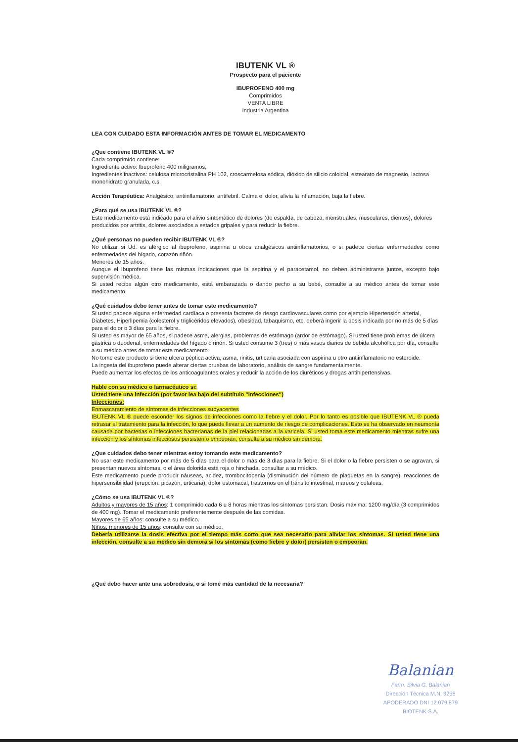IBUTENK VL ®
Prospecto para el paciente
IBUPROFENO 400 mg
Comprimidos
VENTA LIBRE
Industria Argentina
LEA CON CUIDADO ESTA INFORMACIÓN ANTES DE TOMAR EL MEDICAMENTO
¿Que contiene IBUTENK VL ®?
Cada comprimido contiene:
Ingrediente activo: Ibuprofeno 400 miligramos,
Ingredientes inactivos: celulosa microcristalina PH 102, croscarmelosa sódica, dióxido de silicio coloidal, estearato de magnesio, lactosa monohidrato granulada, c.s.
Acción Terapéutica: Analgésico, antiinflamatorio, antifebril. Calma el dolor, alivia la inflamación, baja la fiebre.
¿Para qué se usa IBUTENK VL ®?
Este medicamento está indicado para el alivio sintomático de dolores (de espalda, de cabeza, menstruales, musculares, dientes), dolores producidos por artritis, dolores asociados a estados gripales y para reducir la fiebre.
¿Qué personas no pueden recibir IBUTENK VL ®?
No utilizar si Ud. es alérgico al ibuprofeno, aspirina u otros analgésicos antiinflamatorios, o si padece ciertas enfermedades como enfermedades del hígado, corazón riñón.
Menores de 15 años.
Aunque el Ibuprofeno tiene las mismas indicaciones que la aspirina y el paracetamol, no deben administrarse juntos, excepto bajo supervisión médica.
Si usted recibe algún otro medicamento, está embarazada o dando pecho a su bebé, consulte a su médico antes de tomar este medicamento.
¿Qué cuidados debo tener antes de tomar este medicamento?
Si usted padece alguna enfermedad cardíaca o presenta factores de riesgo cardiovasculares como por ejemplo Hipertensión arterial, Diabetes, Hiperlipemia (colesterol y triglicéridos elevados), obesidad, tabaquismo, etc. deberá ingerir la dosis indicada por no más de 5 días para el dolor o 3 días para la fiebre.
Si usted es mayor de 65 años, si padece asma, alergias, problemas de estómago (ardor de estómago). Si usted tiene problemas de úlcera gástrica o duodenal, enfermedades del hígado o riñón. Si usted consume 3 (tres) o más vasos diarios de bebida alcohólica por día, consulte a su médico antes de tomar este medicamento.
No tome este producto si tiene ulcera péptica activa, asma, rinitis, urticaria asociada con aspirina u otro antiinflamatorio no esteroide.
La ingesta del ibuprofeno puede alterar ciertas pruebas de laboratorio, análisis de sangre fundamentalmente.
Puede aumentar los efectos de los anticoagulantes orales y reducir la acción de los diuréticos y drogas antihipertensivas.
Hable con su médico o farmacéutico si:
Usted tiene una infección (por favor lea bajo del subtítulo "Infecciones")
Infecciones:
Enmascaramiento de síntomas de infecciones subyacentes
IBUTENK VL ® puede esconder los signos de infecciones como la fiebre y el dolor. Por lo tanto es posible que IBUTENK VL ® pueda retrasar el tratamiento para la infección, lo que puede llevar a un aumento de riesgo de complicaciones. Esto se ha observado en neumonía causada por bacterias o infecciones bacterianas de la piel relacionadas a la varicela. Si usted toma este medicamento mientras sufre una infección y los síntomas infecciosos persisten o empeoran, consulte a su médico sin demora.
¿Que cuidados debo tener mientras estoy tomando este medicamento?
No usar este medicamento por más de 5 días para el dolor o más de 3 días para la fiebre. Si el dolor o la fiebre persisten o se agravan, si presentan nuevos síntomas, o el área dolorida está roja o hinchada, consultar a su médico.
Este medicamento puede producir náuseas, acidez, trombocitopenia (disminución del número de plaquetas en la sangre), reacciones de hipersensibilidad (erupción, picazón, urticaria), dolor estomacal, trastornos en el tránsito intestinal, mareos y cefaleas.
¿Cómo se usa IBUTENK VL ®?
Adultos y mayores de 15 años: 1 comprimido cada 6 u 8 horas mientras los síntomas persistan. Dosis máxima: 1200 mg/día (3 comprimidos de 400 mg). Tomar el medicamento preferentemente después de las comidas.
Mayores de 65 años: consulte a su médico.
Niños, menores de 15 años: consulte con su médico.
Debería utilizarse la dosis efectiva por el tiempo más corto que sea necesario para aliviar los síntomas. Si usted tiene una infección, consulte a su médico sin demora si los síntomas (como fiebre y dolor) persisten o empeoran.
¿Qué debo hacer ante una sobredosis, o si tomé más cantidad de la necesaria?
Balanian
Farm. Silvia G. Balanian
Dirección Técnica M.N. 9258
APODERADO DNI 12.079.879
BIOTENK S.A.